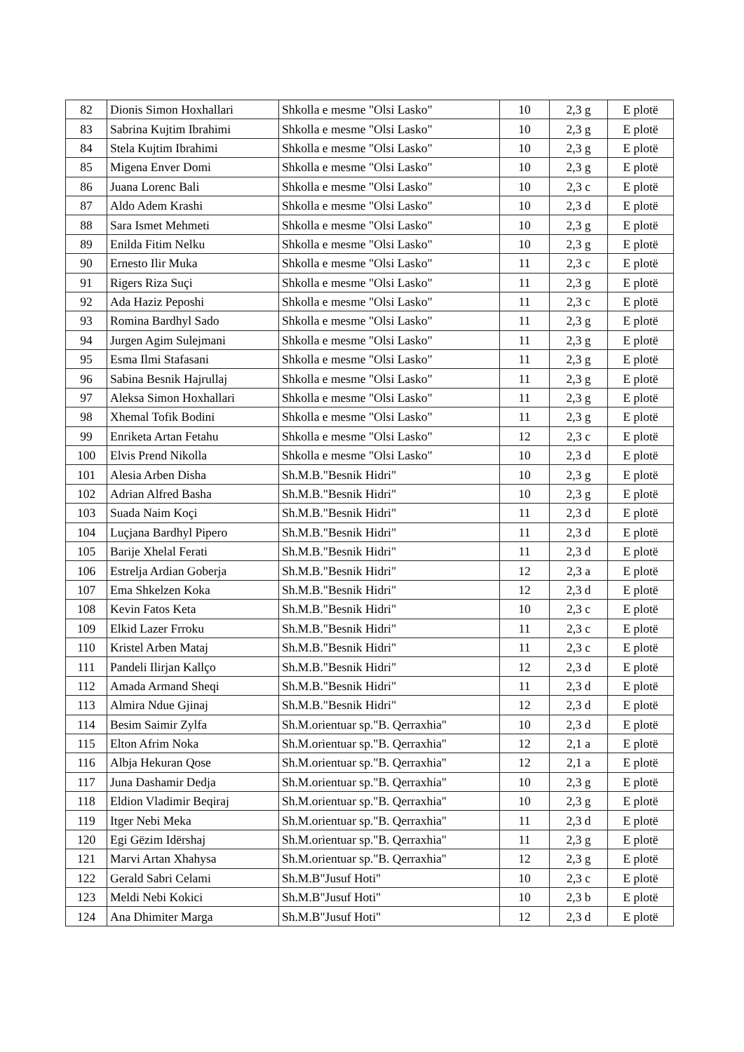| 82 | Dionis Simon Hoxhallari | Shkolla e mesme "Olsi Lasko" | 10 | 2,3 g | E plotë |
| 83 | Sabrina Kujtim Ibrahimi | Shkolla e mesme "Olsi Lasko" | 10 | 2,3 g | E plotë |
| 84 | Stela Kujtim Ibrahimi | Shkolla e mesme "Olsi Lasko" | 10 | 2,3 g | E plotë |
| 85 | Migena Enver Domi | Shkolla e mesme "Olsi Lasko" | 10 | 2,3 g | E plotë |
| 86 | Juana Lorenc Bali | Shkolla e mesme "Olsi Lasko" | 10 | 2,3 c | E plotë |
| 87 | Aldo Adem Krashi | Shkolla e mesme "Olsi Lasko" | 10 | 2,3 d | E plotë |
| 88 | Sara Ismet Mehmeti | Shkolla e mesme "Olsi Lasko" | 10 | 2,3 g | E plotë |
| 89 | Enilda Fitim Nelku | Shkolla e mesme "Olsi Lasko" | 10 | 2,3 g | E plotë |
| 90 | Ernesto Ilir Muka | Shkolla e mesme "Olsi Lasko" | 11 | 2,3 c | E plotë |
| 91 | Rigers Riza Suçi | Shkolla e mesme "Olsi Lasko" | 11 | 2,3 g | E plotë |
| 92 | Ada Haziz Peposhi | Shkolla e mesme "Olsi Lasko" | 11 | 2,3 c | E plotë |
| 93 | Romina Bardhyl Sado | Shkolla e mesme "Olsi Lasko" | 11 | 2,3 g | E plotë |
| 94 | Jurgen Agim Sulejmani | Shkolla e mesme "Olsi Lasko" | 11 | 2,3 g | E plotë |
| 95 | Esma Ilmi Stafasani | Shkolla e mesme "Olsi Lasko" | 11 | 2,3 g | E plotë |
| 96 | Sabina Besnik Hajrullaj | Shkolla e mesme "Olsi Lasko" | 11 | 2,3 g | E plotë |
| 97 | Aleksa Simon Hoxhallari | Shkolla e mesme "Olsi Lasko" | 11 | 2,3 g | E plotë |
| 98 | Xhemal Tofik Bodini | Shkolla e mesme "Olsi Lasko" | 11 | 2,3 g | E plotë |
| 99 | Enriketa Artan Fetahu | Shkolla e mesme "Olsi Lasko" | 12 | 2,3 c | E plotë |
| 100 | Elvis Prend Nikolla | Shkolla e mesme "Olsi Lasko" | 10 | 2,3 d | E plotë |
| 101 | Alesia Arben Disha | Sh.M.B."Besnik Hidri" | 10 | 2,3 g | E plotë |
| 102 | Adrian Alfred Basha | Sh.M.B."Besnik Hidri" | 10 | 2,3 g | E plotë |
| 103 | Suada Naim Koçi | Sh.M.B."Besnik Hidri" | 11 | 2,3 d | E plotë |
| 104 | Luçjana Bardhyl Pipero | Sh.M.B."Besnik Hidri" | 11 | 2,3 d | E plotë |
| 105 | Barije Xhelal Ferati | Sh.M.B."Besnik Hidri" | 11 | 2,3 d | E plotë |
| 106 | Estrelja Ardian Goberja | Sh.M.B."Besnik Hidri" | 12 | 2,3 a | E plotë |
| 107 | Ema Shkelzen Koka | Sh.M.B."Besnik Hidri" | 12 | 2,3 d | E plotë |
| 108 | Kevin Fatos Keta | Sh.M.B."Besnik Hidri" | 10 | 2,3 c | E plotë |
| 109 | Elkid Lazer Frroku | Sh.M.B."Besnik Hidri" | 11 | 2,3 c | E plotë |
| 110 | Kristel Arben Mataj | Sh.M.B."Besnik Hidri" | 11 | 2,3 c | E plotë |
| 111 | Pandeli Ilirjan Kallço | Sh.M.B."Besnik Hidri" | 12 | 2,3 d | E plotë |
| 112 | Amada Armand Sheqi | Sh.M.B."Besnik Hidri" | 11 | 2,3 d | E plotë |
| 113 | Almira Ndue Gjinaj | Sh.M.B."Besnik Hidri" | 12 | 2,3 d | E plotë |
| 114 | Besim Saimir Zylfa | Sh.M.orientuar sp."B. Qerraxhia" | 10 | 2,3 d | E plotë |
| 115 | Elton Afrim Noka | Sh.M.orientuar sp."B. Qerraxhia" | 12 | 2,1 a | E plotë |
| 116 | Albja Hekuran Qose | Sh.M.orientuar sp."B. Qerraxhia" | 12 | 2,1 a | E plotë |
| 117 | Juna Dashamir Dedja | Sh.M.orientuar sp."B. Qerraxhia" | 10 | 2,3 g | E plotë |
| 118 | Eldion Vladimir Beqiraj | Sh.M.orientuar sp."B. Qerraxhia" | 10 | 2,3 g | E plotë |
| 119 | Itger Nebi Meka | Sh.M.orientuar sp."B. Qerraxhia" | 11 | 2,3 d | E plotë |
| 120 | Egi Gëzim Idërshaj | Sh.M.orientuar sp."B. Qerraxhia" | 11 | 2,3 g | E plotë |
| 121 | Marvi Artan Xhahysa | Sh.M.orientuar sp."B. Qerraxhia" | 12 | 2,3 g | E plotë |
| 122 | Gerald Sabri Celami | Sh.M.B"Jusuf Hoti" | 10 | 2,3 c | E plotë |
| 123 | Meldi Nebi Kokici | Sh.M.B"Jusuf Hoti" | 10 | 2,3 b | E plotë |
| 124 | Ana Dhimiter Marga | Sh.M.B"Jusuf Hoti" | 12 | 2,3 d | E plotë |